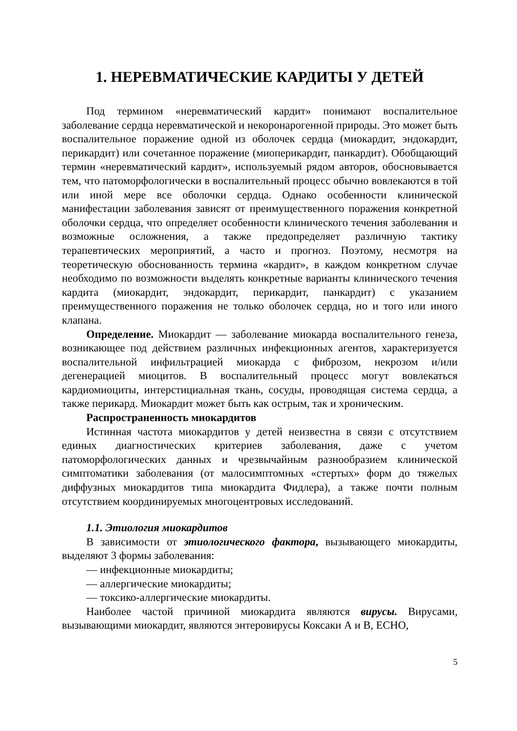1. НЕРЕВМАТИЧЕСКИЕ КАРДИТЫ У ДЕТЕЙ
Под термином «неревматический кардит» понимают воспалительное заболевание сердца неревматической и некоронарогенной природы. Это может быть воспалительное поражение одной из оболочек сердца (миокардит, эндокардит, перикардит) или сочетанное поражение (миоперикардит, панкардит). Обобщающий термин «неревматический кардит», используемый рядом авторов, обосновывается тем, что патоморфологически в воспалительный процесс обычно вовлекаются в той или иной мере все оболочки сердца. Однако особенности клинической манифестации заболевания зависят от преимущественного поражения конкретной оболочки сердца, что определяет особенности клинического течения заболевания и возможные осложнения, а также предопределяет различную тактику терапевтических мероприятий, а часто и прогноз. Поэтому, несмотря на теоретическую обоснованность термина «кардит», в каждом конкретном случае необходимо по возможности выделять конкретные варианты клинического течения кардита (миокардит, эндокардит, перикардит, панкардит) с указанием преимущественного поражения не только оболочек сердца, но и того или иного клапана.
Определение. Миокардит — заболевание миокарда воспалительного генеза, возникающее под действием различных инфекционных агентов, характеризуется воспалительной инфильтрацией миокарда с фиброзом, некрозом и/или дегенерацией миоцитов. В воспалительный процесс могут вовлекаться кардиомиоциты, интерстициальная ткань, сосуды, проводящая система сердца, а также перикард. Миокардит может быть как острым, так и хроническим.
Распространенность миокардитов
Истинная частота миокардитов у детей неизвестна в связи с отсутствием единых диагностических критериев заболевания, даже с учетом патоморфологических данных и чрезвычайным разнообразием клинической симптоматики заболевания (от малосимптомных «стертых» форм до тяжелых диффузных миокардитов типа миокардита Фидлера), а также почти полным отсутствием координируемых многоцентровых исследований.
1.1. Этиология миокардитов
В зависимости от этиологического фактора, вызывающего миокардиты, выделяют 3 формы заболевания:
— инфекционные миокардиты;
— аллергические миокардиты;
— токсико-аллергические миокардиты.
Наиболее частой причиной миокардита являются вирусы. Вирусами, вызывающими миокардит, являются энтеровирусы Коксаки А и В, ЕСНО,
5